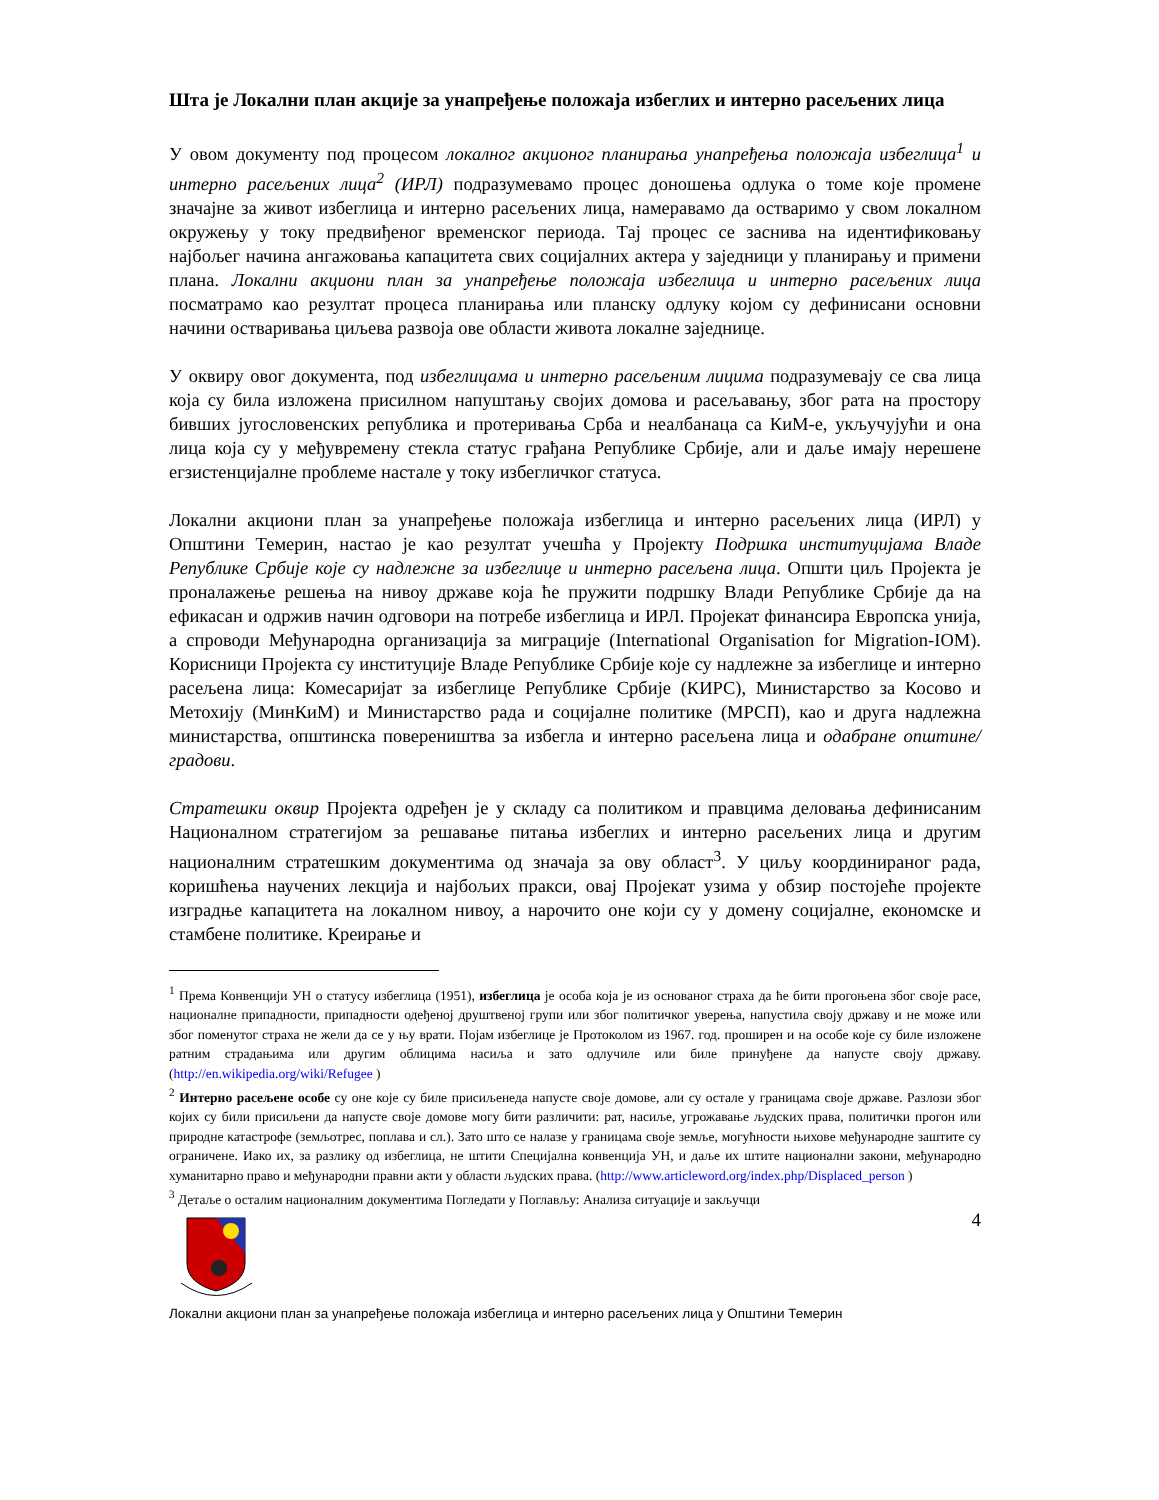Шта је Локални план акције за унапређење положаја избеглих и интерно расељених лица
У овом документу под процесом локалног акционог планирања унапређења положаја избеглица<sup>1</sup> и интерно расељених лица<sup>2</sup> (ИРЛ) подразумевамо процес доношења одлука о томе које промене значајне за живот избеглица и интерно расељених лица, намеравамо да остваримо у свом локалном окружењу у току предвиђеног временског периода. Тај процес се заснива на идентификовању најбољег начина ангажовања капацитета свих социјалних актера у заједници у планирању и примени плана. Локални акциони план за унапређење положаја избеглица и интерно расељених лица посматрамо као резултат процеса планирања или планску одлуку којом су дефинисани основни начини остваривања циљева развоја ове области живота локалне заједнице.
У оквиру овог документа, под избеглицама и интерно расељеним лицима подразумевају се сва лица која су била изложена присилном напуштању својих домова и расељавању, због рата на простору бивших југословенских република и протеривања Срба и неалбанаца са КиМ-е, укључујући и она лица која су у међувремену стекла статус грађана Републике Србије, али и даље имају нерешене егзистенцијалне проблеме настале у току избегличког статуса.
Локални акциони план за унапређење положаја избеглица и интерно расељених лица (ИРЛ) у Општини Темерин, настао је као резултат учешћа у Пројекту Подршка институцијама Владе Републике Србије које су надлежне за избеглице и интерно расељена лица. Општи циљ Пројекта је проналажење решења на нивоу државе која ће пружити подршку Влади Републике Србије да на ефикасан и одржив начин одговори на потребе избеглица и ИРЛ. Пројекат финансира Европска унија, а спроводи Међународна организација за миграције (International Organisation for Migration-IOM). Корисници Пројекта су институције Владе Републике Србије које су надлежне за избеглице и интерно расељена лица: Комесаријат за избеглице Републике Србије (КИРС), Министарство за Косово и Метохију (МинКиМ) и Министарство рада и социјалне политике (МРСП), као и друга надлежна министарства, општинска повереништва за избегла и интерно расељена лица и одабране општине/градови.
Стратешки оквир Пројекта одређен је у складу са политиком и правцима деловања дефинисаним Националном стратегијом за решавање питања избеглих и интерно расељених лица и другим националним стратешким документима од значаја за ову област<sup>3</sup>. У циљу координираног рада, коришћења научених лекција и најбољих пракси, овај Пројекат узима у обзир постојеће пројекте изградње капацитета на локалном нивоу, а нарочито оне који су у домену социјалне, економске и стамбене политике. Креирање и
<sup>1</sup> Према Конвенцији УН о статусу избеглица (1951), избеглица је особа која је из основаног страха да ће бити прогоњена због своје расе, националне припадности, припадности одеђеној друштвеној групи или због политичког уверења, напустила своју државу и не може или због поменутог страха не жели да се у њу врати. Појам избеглице је Протоколом из 1967. год. проширен и на особе које су биле изложене ратним страдањима или другим облицима насиља и зато одлучиле или биле принуђене да напусте своју државу. (http://en.wikipedia.org/wiki/Refugee )
<sup>2</sup> Интерно расељене особе су оне које су биле присиљенеда напусте своје домове, али су остале у границама своје државе. Разлози због којих су били присиљени да напусте своје домове могу бити различити: рат, насиље, угрожавање људских права, политички прогон или природне катастрофе (земљотрес, поплава и сл.). Зато што се налазе у границама своје земље, могућности њихове међународне заштите су ограничене. Иако их, за разлику од избеглица, не штити Специјална конвенција УН, и даље их штите национални закони, међународно хуманитарно право и међународни правни акти у области људских права. (http://www.articleword.org/index.php/Displaced_person )
<sup>3</sup> Детаље о осталим националним документима Погледати у Поглављу: Анализа ситуације и закључци
4
Локални акциони план за унапређење положаја избеглица и интерно расељених лица у Општини Темерин